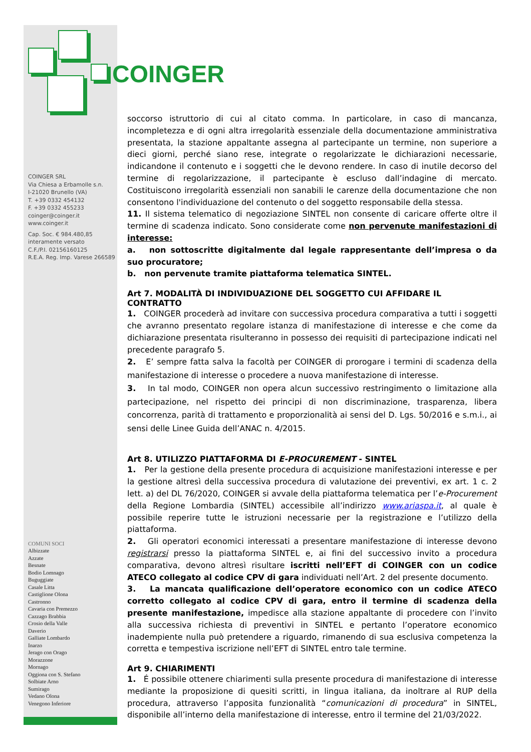COINGER SRL
Via Chiesa a Erbamolle s.n.
I-21020 Brunello (VA)
T. +39 0332 454132
F. +39 0332 455233
coinger@coinger.it
www.coinger.it
Cap. Soc. € 984.480,85
interamente versato
C.F./P.I. 02156160125
R.E.A. Reg. Imp. Varese 266589
COMUNI SOCI
Albizzate
Azzate
Besnate
Bodio Lomnago
Buguggiate
Casale Litta
Castiglione Olona
Castronno
Cavaria con Premezzo
Cazzago Brabbia
Crosio della Valle
Daverio
Galliate Lombardo
Inarzo
Jerago con Orago
Morazzone
Mornago
Oggiona con S. Stefano
Solbiate Arno
Sumirago
Vedano Olona
Venegono Inferiore
COINGER
soccorso istruttorio di cui al citato comma. In particolare, in caso di mancanza, incompletezza e di ogni altra irregolarità essenziale della documentazione amministrativa presentata, la stazione appaltante assegna al partecipante un termine, non superiore a dieci giorni, perché siano rese, integrate o regolarizzate le dichiarazioni necessarie, indicandone il contenuto e i soggetti che le devono rendere. In caso di inutile decorso del termine di regolarizzazione, il partecipante è escluso dall’indagine di mercato. Costituiscono irregolarità essenziali non sanabili le carenze della documentazione che non consentono l'individuazione del contenuto o del soggetto responsabile della stessa.
11. Il sistema telematico di negoziazione SINTEL non consente di caricare offerte oltre il termine di scadenza indicato. Sono considerate come non pervenute manifestazioni di interesse:
a. non sottoscritte digitalmente dal legale rappresentante dell’impresa o da suo procuratore;
b. non pervenute tramite piattaforma telematica SINTEL.
Art 7. MODALITÀ DI INDIVIDUAZIONE DEL SOGGETTO CUI AFFIDARE IL CONTRATTO
1. COINGER procederà ad invitare con successiva procedura comparativa a tutti i soggetti che avranno presentato regolare istanza di manifestazione di interesse e che come da dichiarazione presentata risulteranno in possesso dei requisiti di partecipazione indicati nel precedente paragrafo 5.
2. E’ sempre fatta salva la facoltà per COINGER di prorogare i termini di scadenza della manifestazione di interesse o procedere a nuova manifestazione di interesse.
3. In tal modo, COINGER non opera alcun successivo restringimento o limitazione alla partecipazione, nel rispetto dei principi di non discriminazione, trasparenza, libera concorrenza, parità di trattamento e proporzionalità ai sensi del D. Lgs. 50/2016 e s.m.i., ai sensi delle Linee Guida dell’ANAC n. 4/2015.
Art 8. UTILIZZO PIATTAFORMA DI E-PROCUREMENT - SINTEL
1. Per la gestione della presente procedura di acquisizione manifestazioni interesse e per la gestione altresì della successiva procedura di valutazione dei preventivi, ex art. 1 c. 2 lett. a) del DL 76/2020, COINGER si avvale della piattaforma telematica per l’e-Procurement della Regione Lombardia (SINTEL) accessibile all’indirizzo www.ariaspa.it, al quale è possibile reperire tutte le istruzioni necessarie per la registrazione e l’utilizzo della piattaforma.
2. Gli operatori economici interessati a presentare manifestazione di interesse devono registrarsi presso la piattaforma SINTEL e, ai fini del successivo invito a procedura comparativa, devono altresì risultare iscritti nell’EFT di COINGER con un codice ATECO collegato al codice CPV di gara individuati nell’Art. 2 del presente documento.
3. La mancata qualificazione dell’operatore economico con un codice ATECO corretto collegato al codice CPV di gara, entro il termine di scadenza della presente manifestazione, impedisce alla stazione appaltante di procedere con l’invito alla successiva richiesta di preventivi in SINTEL e pertanto l’operatore economico inadempiente nulla può pretendere a riguardo, rimanendo di sua esclusiva competenza la corretta e tempestiva iscrizione nell’EFT di SINTEL entro tale termine.
Art 9. CHIARIMENTI
1. É possibile ottenere chiarimenti sulla presente procedura di manifestazione di interesse mediante la proposizione di quesiti scritti, in lingua italiana, da inoltrare al RUP della procedura, attraverso l’apposita funzionalità “comunicazioni di procedura” in SINTEL, disponibile all’interno della manifestazione di interesse, entro il termine del 21/03/2022.